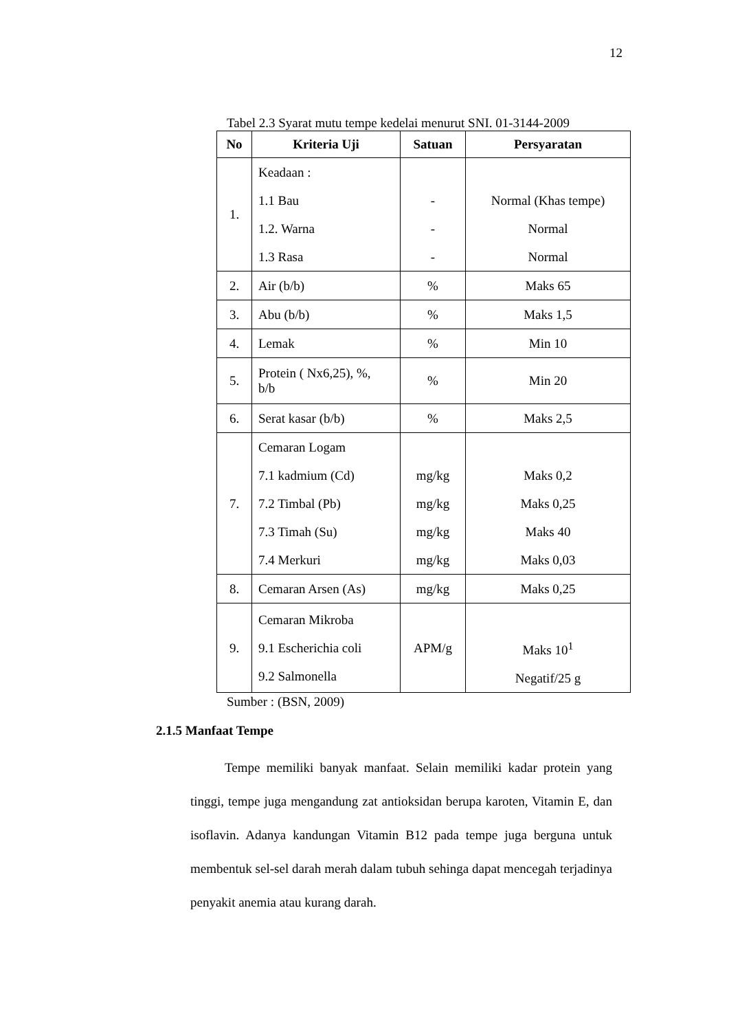12
Tabel 2.3 Syarat mutu tempe kedelai menurut SNI. 01-3144-2009
| No | Kriteria Uji | Satuan | Persyaratan |
| --- | --- | --- | --- |
| 1. | Keadaan : 1.1 Bau 1.2. Warna 1.3 Rasa | - - - | Normal (Khas tempe) Normal Normal |
| 2. | Air (b/b) | % | Maks 65 |
| 3. | Abu (b/b) | % | Maks 1,5 |
| 4. | Lemak | % | Min 10 |
| 5. | Protein ( Nx6,25), %, b/b | % | Min 20 |
| 6. | Serat kasar (b/b) | % | Maks 2,5 |
| 7. | Cemaran Logam 7.1 kadmium (Cd) 7.2 Timbal (Pb) 7.3 Timah (Su) 7.4 Merkuri | mg/kg mg/kg mg/kg mg/kg | Maks 0,2 Maks 0,25 Maks 40 Maks 0,03 |
| 8. | Cemaran Arsen (As) | mg/kg | Maks 0,25 |
| 9. | Cemaran Mikroba 9.1 Escherichia coli 9.2 Salmonella | APM/g | Maks 10<sup>1</sup> Negatif/25 g |
Sumber : (BSN, 2009)
2.1.5 Manfaat Tempe
Tempe memiliki banyak manfaat. Selain memiliki kadar protein yang tinggi, tempe juga mengandung zat antioksidan berupa karoten, Vitamin E, dan isoflavin. Adanya kandungan Vitamin B12 pada tempe juga berguna untuk membentuk sel-sel darah merah dalam tubuh sehinga dapat mencegah terjadinya penyakit anemia atau kurang darah.